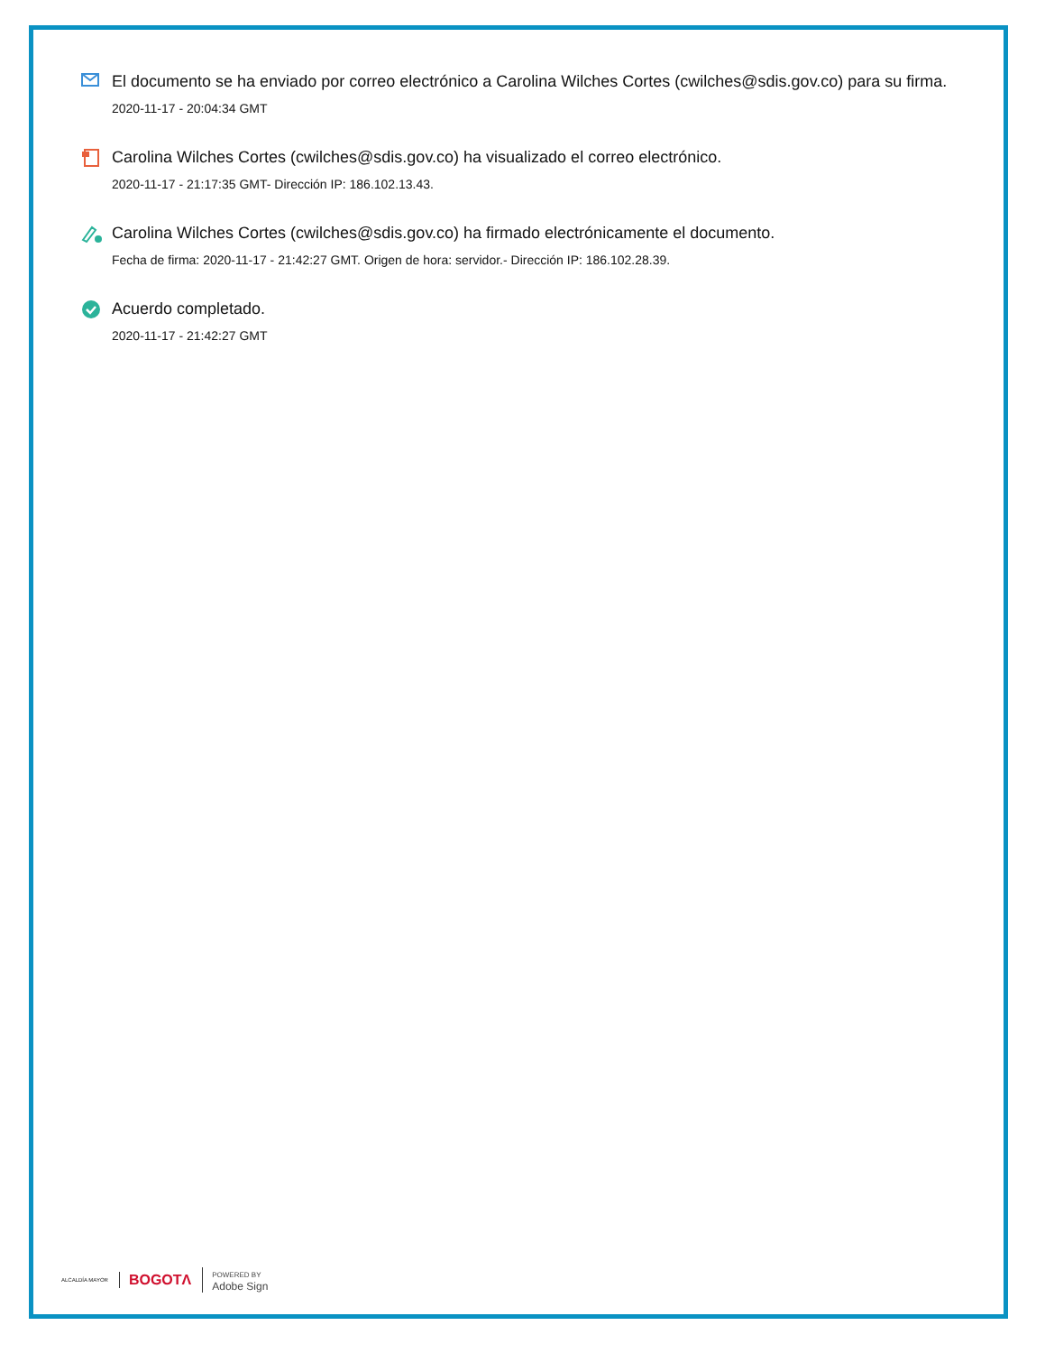El documento se ha enviado por correo electrónico a Carolina Wilches Cortes (cwilches@sdis.gov.co) para su firma.
2020-11-17 - 20:04:34 GMT
Carolina Wilches Cortes (cwilches@sdis.gov.co) ha visualizado el correo electrónico.
2020-11-17 - 21:17:35 GMT- Dirección IP: 186.102.13.43.
Carolina Wilches Cortes (cwilches@sdis.gov.co) ha firmado electrónicamente el documento.
Fecha de firma: 2020-11-17 - 21:42:27 GMT. Origen de hora: servidor.- Dirección IP: 186.102.28.39.
Acuerdo completado.
2020-11-17 - 21:42:27 GMT
ALCALDÍA MAYOR BOGOTΛ POWERED BY
Adobe Sign